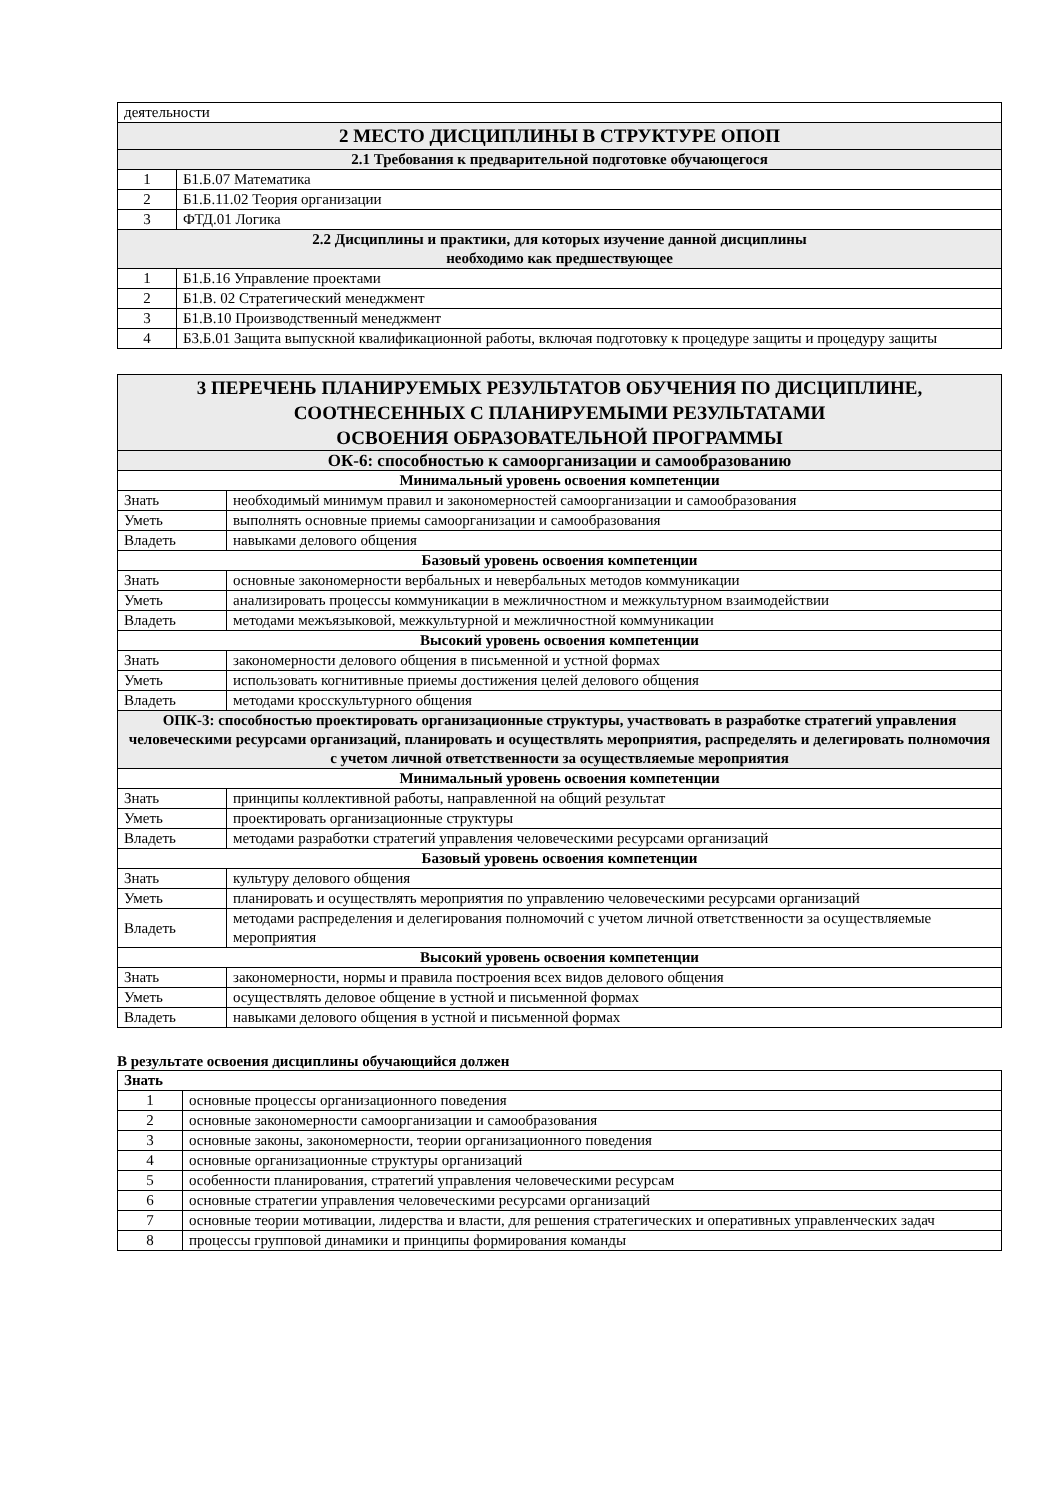| деятельности | |
| 2 МЕСТО ДИСЦИПЛИНЫ В СТРУКТУРЕ ОПОП | |
| 2.1 Требования к предварительной подготовке обучающегося | |
| 1 | Б1.Б.07 Математика |
| 2 | Б1.Б.11.02 Теория организации |
| 3 | ФТД.01 Логика |
| 2.2 Дисциплины и практики, для которых изучение данной дисциплины необходимо как предшествующее | |
| 1 | Б1.Б.16 Управление проектами |
| 2 | Б1.В. 02 Стратегический менеджмент |
| 3 | Б1.В.10 Производственный менеджмент |
| 4 | Б3.Б.01 Защита выпускной квалификационной работы, включая подготовку к процедуре защиты и процедуру защиты |
| 3 ПЕРЕЧЕНЬ ПЛАНИРУЕМЫХ РЕЗУЛЬТАТОВ ОБУЧЕНИЯ ПО ДИСЦИПЛИНЕ, СООТНЕСЕННЫХ С ПЛАНИРУЕМЫМИ РЕЗУЛЬТАТАМИ ОСВОЕНИЯ ОБРАЗОВАТЕЛЬНОЙ ПРОГРАММЫ | |
| ОК-6: способностью к самоорганизации и самообразованию | |
| Минимальный уровень освоения компетенции | |
| Знать | необходимый минимум правил и закономерностей самоорганизации и самообразования |
| Уметь | выполнять основные приемы самоорганизации и самообразования |
| Владеть | навыками делового общения |
| Базовый уровень освоения компетенции | |
| Знать | основные закономерности вербальных и невербальных методов коммуникации |
| Уметь | анализировать процессы коммуникации в межличностном и межкультурном взаимодействии |
| Владеть | методами межъязыковой, межкультурной и межличностной коммуникации |
| Высокий уровень освоения компетенции | |
| Знать | закономерности делового общения в письменной и устной формах |
| Уметь | использовать когнитивные приемы достижения целей делового общения |
| Владеть | методами кросскультурного общения |
| ОПК-3: способностью проектировать организационные структуры, участвовать в разработке стратегий управления человеческими ресурсами организаций, планировать и осуществлять мероприятия, распределять и делегировать полномочия с учетом личной ответственности за осуществляемые мероприятия | |
| Минимальный уровень освоения компетенции | |
| Знать | принципы коллективной работы, направленной на общий результат |
| Уметь | проектировать организационные структуры |
| Владеть | методами разработки стратегий управления человеческими ресурсами организаций |
| Базовый уровень освоения компетенции | |
| Знать | культуру делового общения |
| Уметь | планировать и осуществлять мероприятия по управлению человеческими ресурсами организаций |
| Владеть | методами распределения и делегирования полномочий с учетом личной ответственности за осуществляемые мероприятия |
| Высокий уровень освоения компетенции | |
| Знать | закономерности, нормы и правила построения всех видов делового общения |
| Уметь | осуществлять деловое общение в устной и письменной формах |
| Владеть | навыками делового общения в устной и письменной формах |
В результате освоения дисциплины обучающийся должен
| Знать | |
| 1 | основные процессы организационного поведения |
| 2 | основные закономерности самоорганизации и самообразования |
| 3 | основные законы, закономерности, теории организационного поведения |
| 4 | основные организационные структуры организаций |
| 5 | особенности планирования, стратегий управления человеческими ресурсам |
| 6 | основные стратегии управления человеческими ресурсами организаций |
| 7 | основные теории мотивации, лидерства и власти, для решения стратегических и оперативных управленческих задач |
| 8 | процессы групповой динамики и принципы формирования команды |